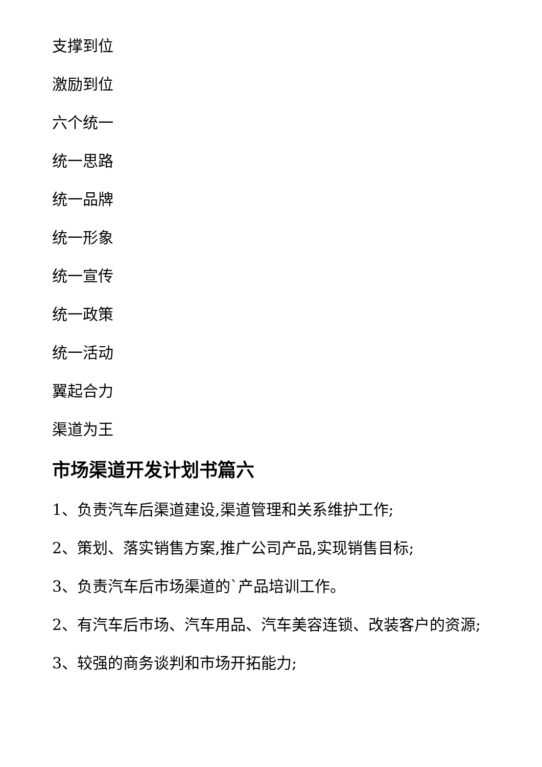支撑到位
激励到位
六个统一
统一思路
统一品牌
统一形象
统一宣传
统一政策
统一活动
翼起合力
渠道为王
市场渠道开发计划书篇六
1、负责汽车后渠道建设,渠道管理和关系维护工作;
2、策划、落实销售方案,推广公司产品,实现销售目标;
3、负责汽车后市场渠道的`产品培训工作。
2、有汽车后市场、汽车用品、汽车美容连锁、改装客户的资源;
3、较强的商务谈判和市场开拓能力;